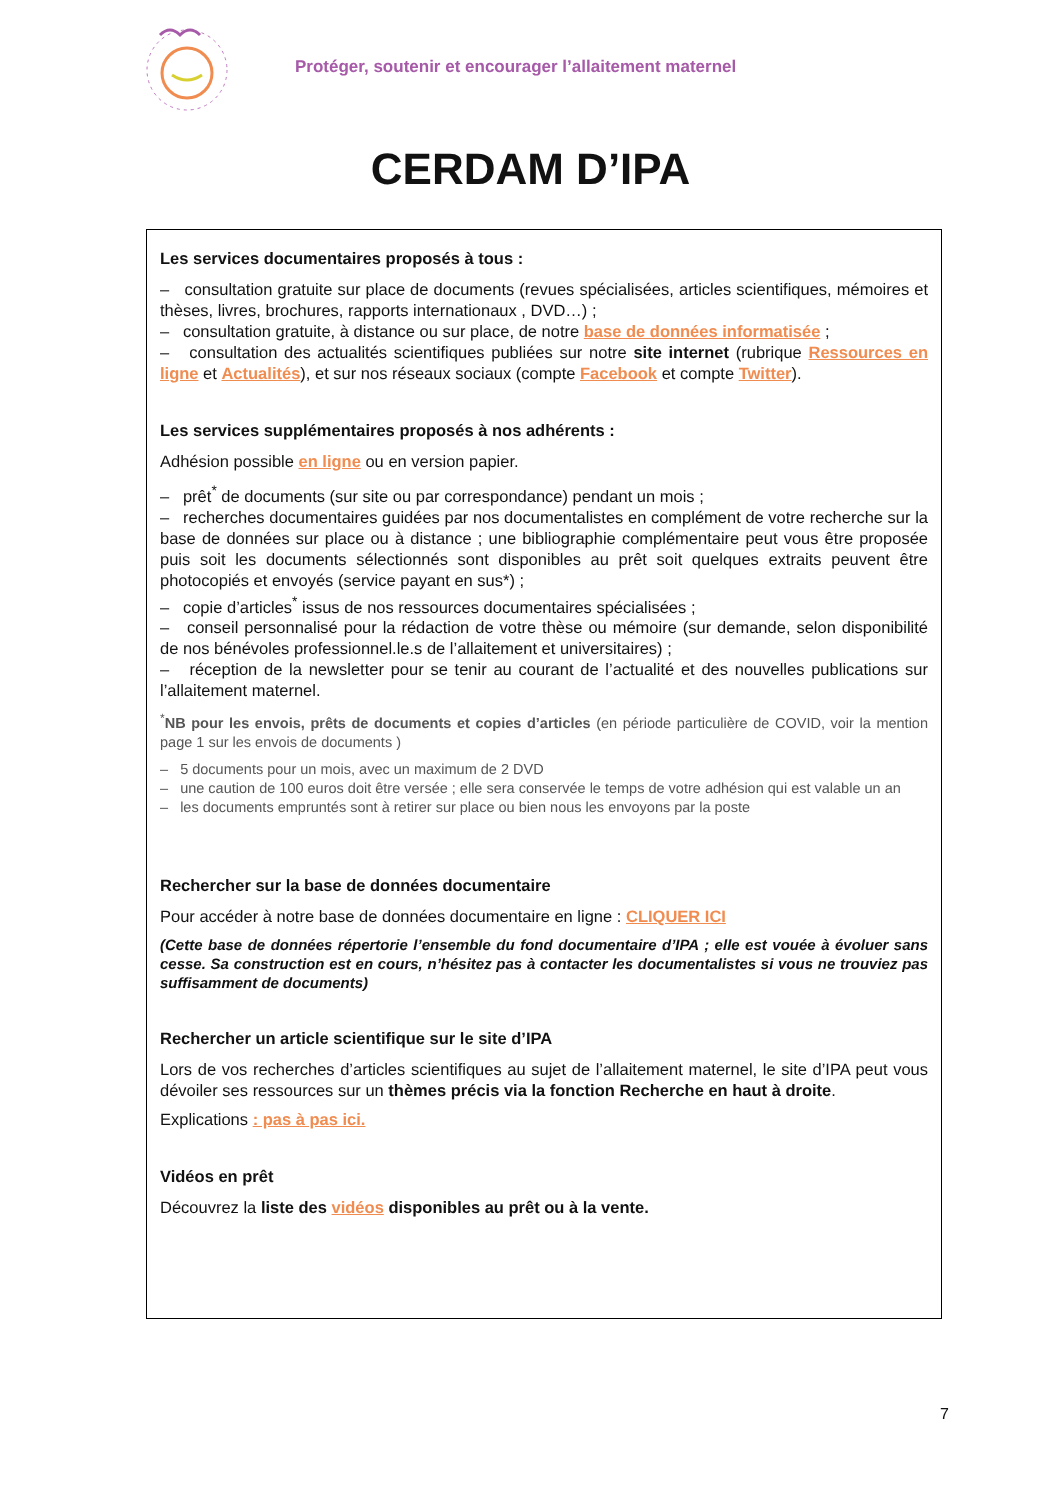Protéger, soutenir et encourager l’allaitement maternel
CERDAM D’IPA
Les services documentaires proposés à tous :
– consultation gratuite sur place de documents (revues spécialisées, articles scientifiques, mémoires et thèses, livres, brochures, rapports internationaux , DVD…) ;
– consultation gratuite, à distance ou sur place, de notre base de données informatisée ;
– consultation des actualités scientifiques publiées sur notre site internet (rubrique Ressources en ligne et Actualités), et sur nos réseaux sociaux (compte Facebook et compte Twitter).
Les services supplémentaires proposés à nos adhérents :
Adhésion possible en ligne ou en version papier.
– prêt<sup>*</sup> de documents (sur site ou par correspondance) pendant un mois ;
– recherches documentaires guidées par nos documentalistes en complément de votre recherche sur la base de données sur place ou à distance ; une bibliographie complémentaire peut vous être proposée puis soit les documents sélectionnés sont disponibles au prêt soit quelques extraits peuvent être photocopiés et envoyés (service payant en sus*) ;
– copie d’articles<sup>*</sup> issus de nos ressources documentaires spécialisées ;
– conseil personnalisé pour la rédaction de votre thèse ou mémoire (sur demande, selon disponibilité de nos bénévoles professionnel.le.s de l’allaitement et universitaires) ;
– réception de la newsletter pour se tenir au courant de l’actualité et des nouvelles publications sur l’allaitement maternel.
<sup>*</sup> NB pour les envois, prêts de documents et copies d’articles (en période particulière de COVID, voir la mention page 1 sur les envois de documents )
– 5 documents pour un mois, avec un maximum de 2 DVD
– une caution de 100 euros doit être versée ; elle sera conservée le temps de votre adhésion qui est valable un an
– les documents empruntés sont à retirer sur place ou bien nous les envoyons par la poste
Rechercher sur la base de données documentaire
Pour accéder à notre base de données documentaire en ligne : CLIQUER ICI
(Cette base de données répertorie l’ensemble du fond documentaire d’IPA ; elle est vouée à évoluer sans cesse. Sa construction est en cours, n’hésitez pas à contacter les documentalistes si vous ne trouviez pas suffisamment de documents)
Rechercher un article scientifique sur le site d’IPA
Lors de vos recherches d’articles scientifiques au sujet de l’allaitement maternel, le site d’IPA peut vous dévoiler ses ressources sur un thèmes précis via la fonction Recherche en haut à droite.
Explications : pas à pas ici.
Vidéos en prêt
Découvrez la liste des vidéos disponibles au prêt ou à la vente.
7